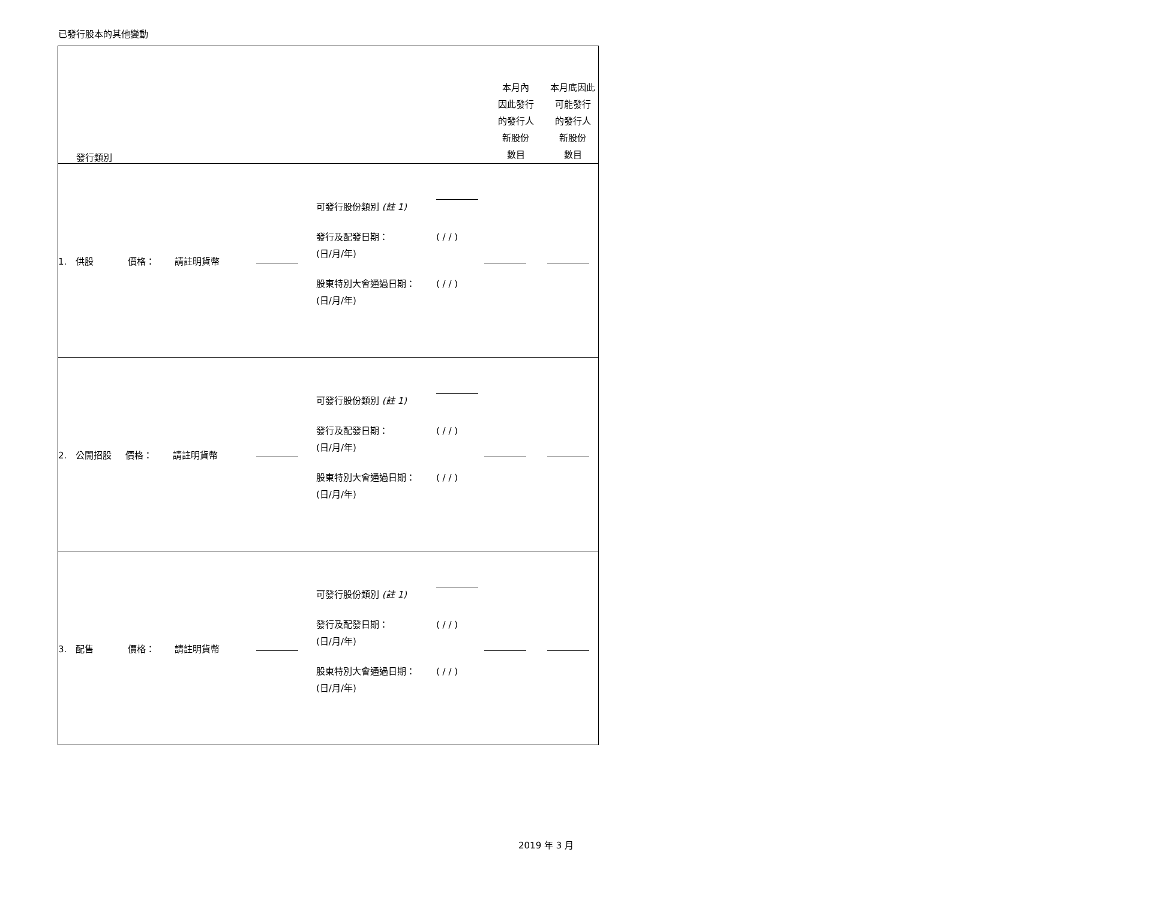已發行股本的其他變動
| 發行類別 | | | 本月內 因此發行 的發行人 新股份 數目 | 本月底因此 可能發行 的發行人 新股份 數目 |
| 1. 供股 價格： 請註明貨幣 | | 可發行股份類別 (註 1) 發行及配發日期： (日/月/年) ( / / ) 股東特別大會通過日期： (日/月/年) ( / / ) | | |
| 2. 公開招股 價格： 請註明貨幣 | | 可發行股份類別 (註 1) 發行及配發日期： (日/月/年) ( / / ) 股東特別大會通過日期： (日/月/年) ( / / ) | | |
| 3. 配售 價格： 請註明貨幣 | | 可發行股份類別 (註 1) 發行及配發日期： (日/月/年) ( / / ) 股東特別大會通過日期： (日/月/年) ( / / ) | | |
2019 年 3 月